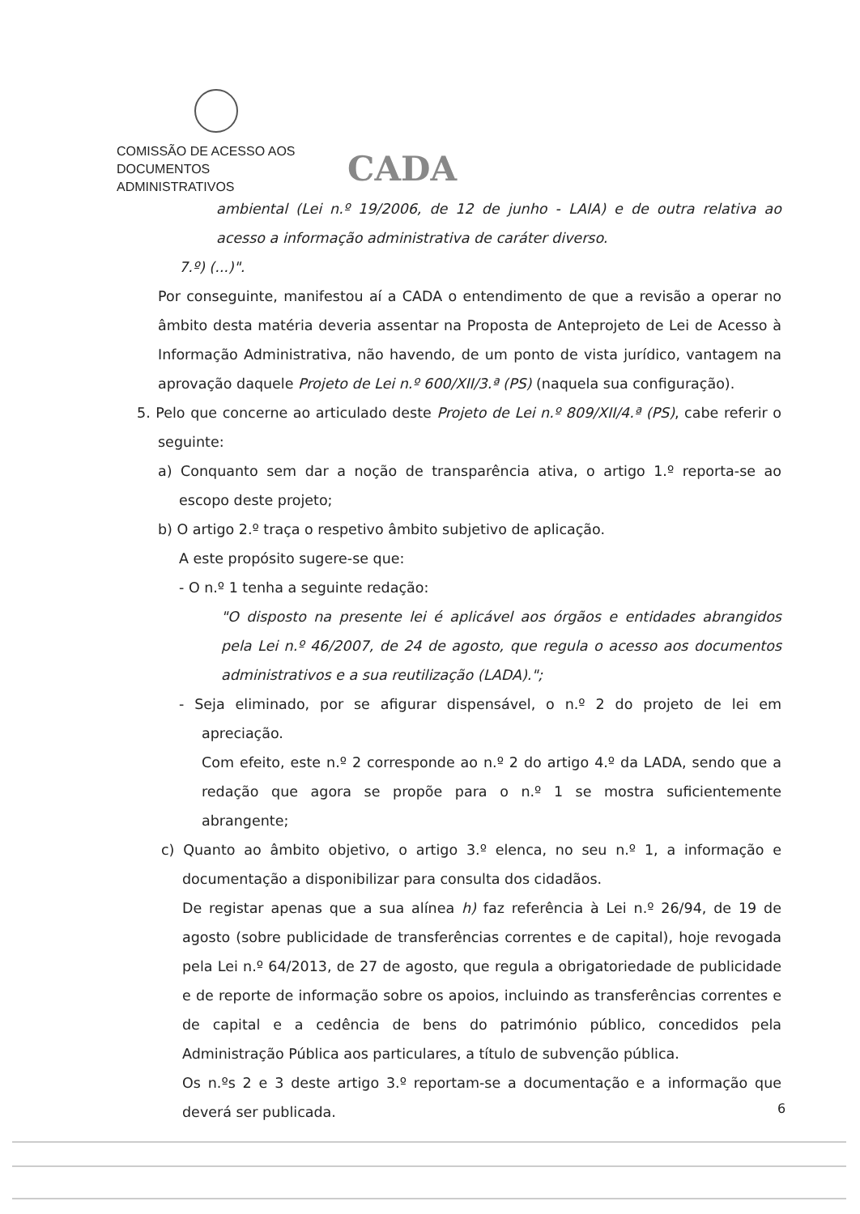COMISSÃO DE ACESSO AOS
DOCUMENTOS ADMINISTRATIVOS
CADA
ambiental (Lei n.º 19/2006, de 12 de junho - LAIA) e de outra relativa ao acesso a informação administrativa de caráter diverso.
7.º) (...)".
Por conseguinte, manifestou aí a CADA o entendimento de que a revisão a operar no âmbito desta matéria deveria assentar na Proposta de Anteprojeto de Lei de Acesso à Informação Administrativa, não havendo, de um ponto de vista jurídico, vantagem na aprovação daquele Projeto de Lei n.º 600/XII/3.ª (PS) (naquela sua configuração).
5. Pelo que concerne ao articulado deste Projeto de Lei n.º 809/XII/4.ª (PS), cabe referir o seguinte:
a) Conquanto sem dar a noção de transparência ativa, o artigo 1.º reporta-se ao escopo deste projeto;
b) O artigo 2.º traça o respetivo âmbito subjetivo de aplicação.
A este propósito sugere-se que:
- O n.º 1 tenha a seguinte redação:
"O disposto na presente lei é aplicável aos órgãos e entidades abrangidos pela Lei n.º 46/2007, de 24 de agosto, que regula o acesso aos documentos administrativos e a sua reutilização (LADA).";
- Seja eliminado, por se afigurar dispensável, o n.º 2 do projeto de lei em apreciação.
Com efeito, este n.º 2 corresponde ao n.º 2 do artigo 4.º da LADA, sendo que a redação que agora se propõe para o n.º 1 se mostra suficientemente abrangente;
c) Quanto ao âmbito objetivo, o artigo 3.º elenca, no seu n.º 1, a informação e documentação a disponibilizar para consulta dos cidadãos.
De registar apenas que a sua alínea h) faz referência à Lei n.º 26/94, de 19 de agosto (sobre publicidade de transferências correntes e de capital), hoje revogada pela Lei n.º 64/2013, de 27 de agosto, que regula a obrigatoriedade de publicidade e de reporte de informação sobre os apoios, incluindo as transferências correntes e de capital e a cedência de bens do património público, concedidos pela Administração Pública aos particulares, a título de subvenção pública.
Os n.ºs 2 e 3 deste artigo 3.º reportam-se a documentação e a informação que deverá ser publicada.
6